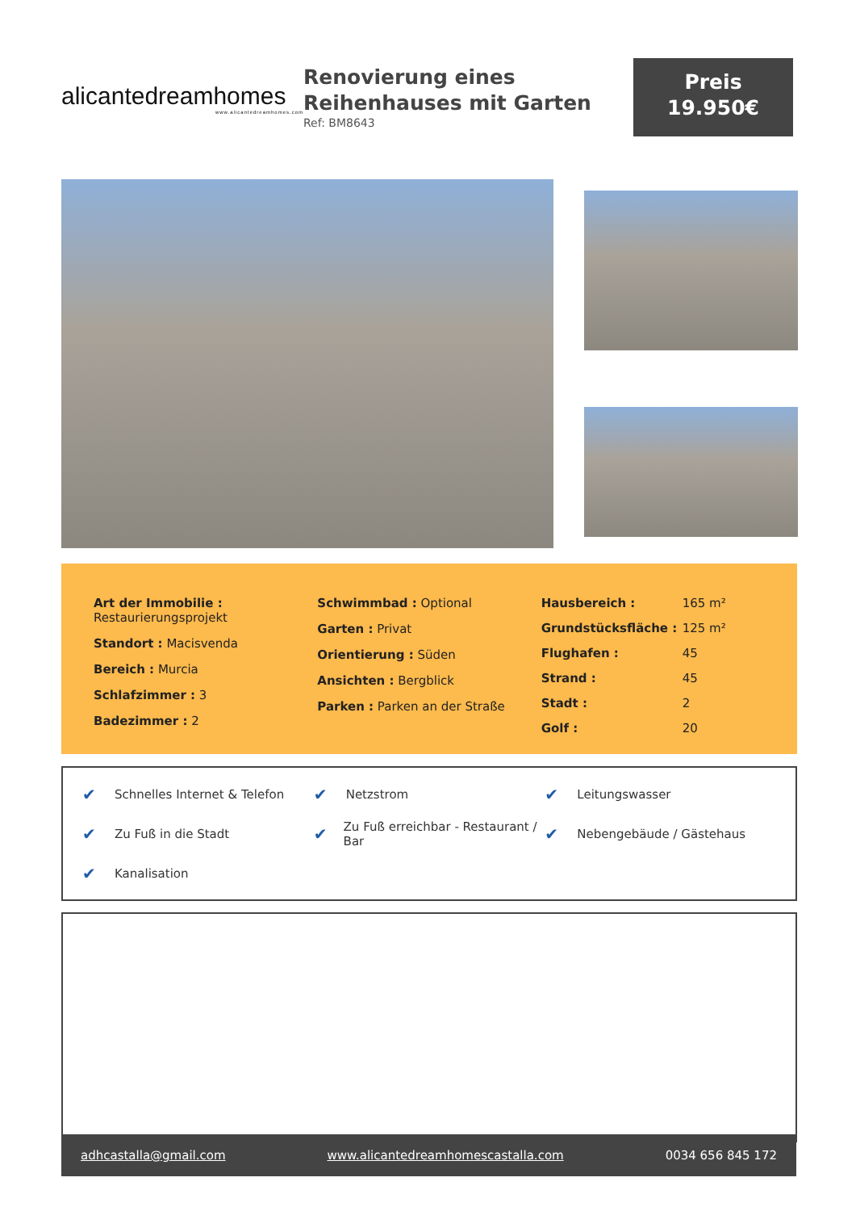alicantedreamhomes
www.alicantedreamhomes.com
Renovierung eines Reihenhauses mit Garten
Ref: BM8643
Preis
19.950€
Art der Immobilie :
Restaurierungsprojekt
Standort : Macisvenda
Bereich : Murcia
Schlafzimmer : 3
Badezimmer : 2
Schwimmbad : Optional
Garten : Privat
Orientierung : Süden
Ansichten : Bergblick
Parken : Parken an der Straße
| Hausbereich : | 165 m² |
| Grundstücksfläche : | 125 m² |
| Flughafen : | 45 |
| Strand : | 45 |
| Stadt : | 2 |
| Golf : | 20 |
✔ Schnelles Internet & Telefon
✔ Netzstrom
✔ Leitungswasser
✔ Zu Fuß in die Stadt
✔ Zu Fuß erreichbar - Restaurant / Bar
✔ Nebengebäude / Gästehaus
✔ Kanalisation
adhcastalla@gmail.com www.alicantedreamhomescastalla.com 0034 656 845 172